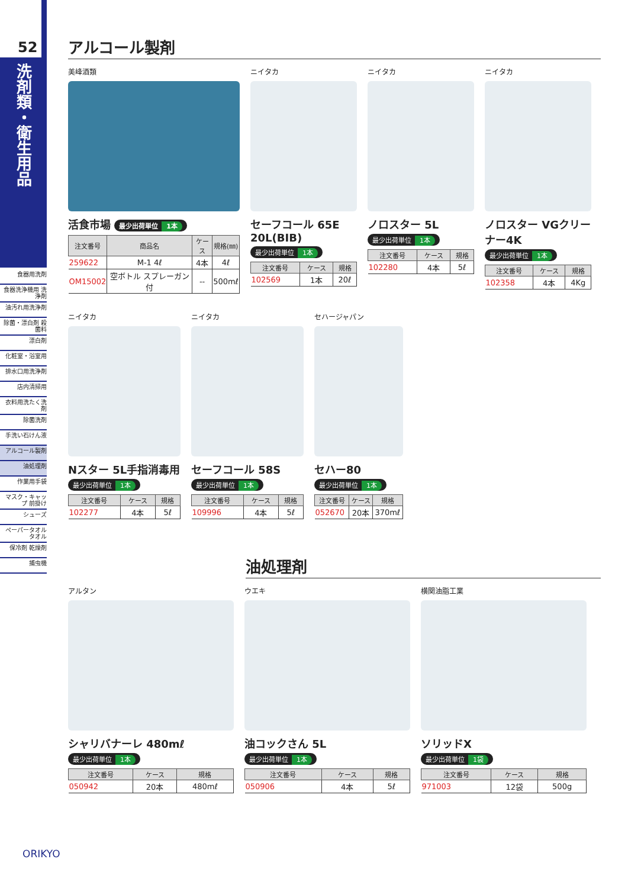52
洗剤類・衛生用品
食器用洗剤
食器洗浄機用 洗浄剤
油汚れ用洗浄剤
除菌・漂白剤 殺菌料
漂白剤
化粧室・浴室用
排水口用洗浄剤
店内清掃用
衣料用洗たく洗剤
除菌洗剤
手洗い石けん液
アルコール製剤
油処理剤
作業用手袋
マスク・キャップ 前掛け
シューズ
ペーパータオル タオル
保冷剤 乾燥剤
捕虫機
アルコール製剤
美峰酒類
活食市場 最少出荷単位 1本
| 注文番号 | 商品名 | ケース | 規格(㎜) |
| --- | --- | --- | --- |
| 259622 | M-1 4ℓ | 4本 | 4ℓ |
| OM15002 | 空ボトル スプレーガン付 | -- | 500mℓ |
ニイタカ
セーフコール 65E 20L(BIB)
最少出荷単位 1本
| 注文番号 | ケース | 規格 |
| --- | --- | --- |
| 102569 | 1本 | 20ℓ |
ニイタカ
ノロスター 5L
最少出荷単位 1本
| 注文番号 | ケース | 規格 |
| --- | --- | --- |
| 102280 | 4本 | 5ℓ |
ニイタカ
ノロスター VGクリーナー4K
最少出荷単位 1本
| 注文番号 | ケース | 規格 |
| --- | --- | --- |
| 102358 | 4本 | 4Kg |
ニイタカ
Nスター 5L手指消毒用
最少出荷単位 1本
| 注文番号 | ケース | 規格 |
| --- | --- | --- |
| 102277 | 4本 | 5ℓ |
ニイタカ
セーフコール 58S
最少出荷単位 1本
| 注文番号 | ケース | 規格 |
| --- | --- | --- |
| 109996 | 4本 | 5ℓ |
セハージャパン
セハー80
最少出荷単位 1本
| 注文番号 | ケース | 規格 |
| --- | --- | --- |
| 052670 | 20本 | 370mℓ |
油処理剤
アルタン
シャリバナーレ 480mℓ
最少出荷単位 1本
| 注文番号 | ケース | 規格 |
| --- | --- | --- |
| 050942 | 20本 | 480mℓ |
ウエキ
油コックさん 5L
最少出荷単位 1本
| 注文番号 | ケース | 規格 |
| --- | --- | --- |
| 050906 | 4本 | 5ℓ |
横関油脂工業
ソリッドX
最少出荷単位 1袋
| 注文番号 | ケース | 規格 |
| --- | --- | --- |
| 971003 | 12袋 | 500g |
ORIKYO